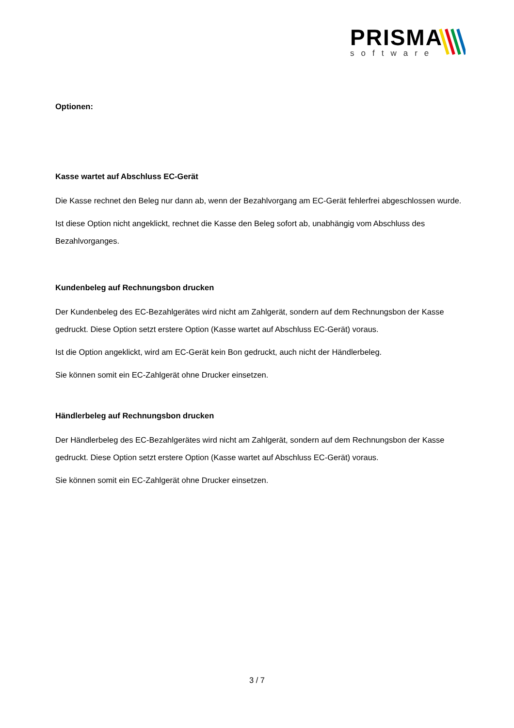PRISMA
software
Optionen:
Kasse wartet auf Abschluss EC-Gerät
Die Kasse rechnet den Beleg nur dann ab, wenn der Bezahlvorgang am EC-Gerät fehlerfrei abgeschlossen wurde.
Ist diese Option nicht angeklickt, rechnet die Kasse den Beleg sofort ab, unabhängig vom Abschluss des Bezahlvorganges.
Kundenbeleg auf Rechnungsbon drucken
Der Kundenbeleg des EC-Bezahlgerätes wird nicht am Zahlgerät, sondern auf dem Rechnungsbon der Kasse gedruckt. Diese Option setzt erstere Option (Kasse wartet auf Abschluss EC-Gerät) voraus.
Ist die Option angeklickt, wird am EC-Gerät kein Bon gedruckt, auch nicht der Händlerbeleg.
Sie können somit ein EC-Zahlgerät ohne Drucker einsetzen.
Händlerbeleg auf Rechnungsbon drucken
Der Händlerbeleg des EC-Bezahlgerätes wird nicht am Zahlgerät, sondern auf dem Rechnungsbon der Kasse gedruckt. Diese Option setzt erstere Option (Kasse wartet auf Abschluss EC-Gerät) voraus.
Sie können somit ein EC-Zahlgerät ohne Drucker einsetzen.
3 / 7